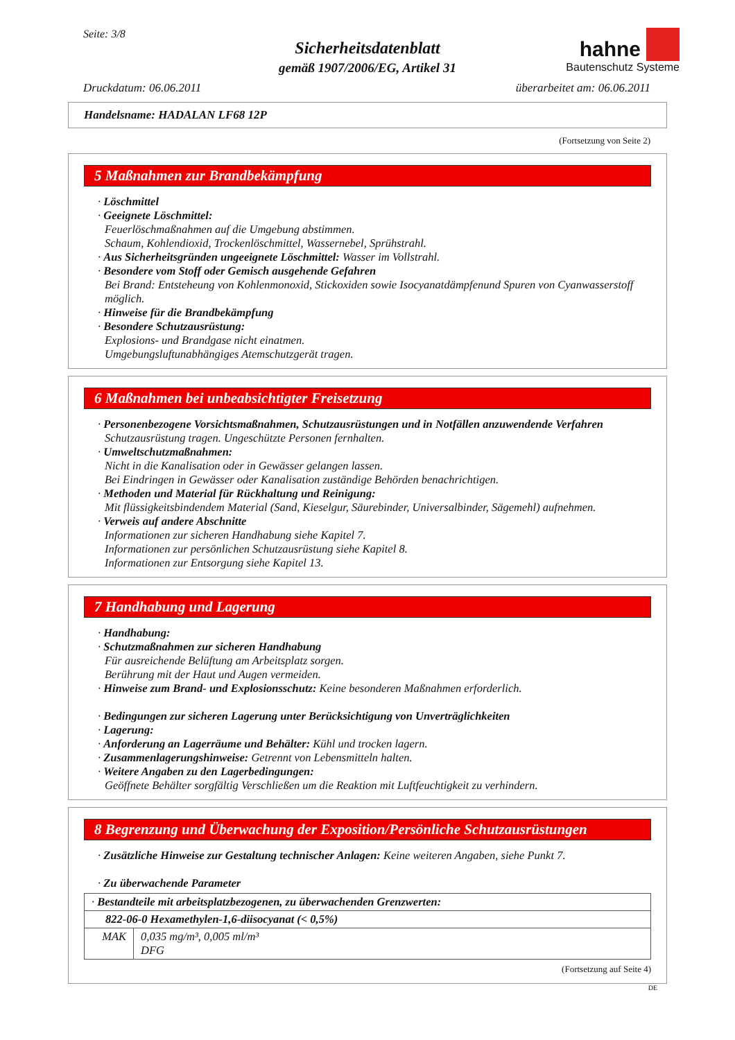Seite: 3/8
hahne
Bautenschutz Systeme
Sicherheitsdatenblatt
gemäß 1907/2006/EG, Artikel 31
Druckdatum: 06.06.2011 überarbeitet am: 06.06.2011
Handelsname: HADALAN LF68 12P
(Fortsetzung von Seite 2)
5 Maßnahmen zur Brandbekämpfung
· Löschmittel
· Geeignete Löschmittel:
Feuerlöschmaßnahmen auf die Umgebung abstimmen.
Schaum, Kohlendioxid, Trockenlöschmittel, Wassernebel, Sprühstrahl.
· Aus Sicherheitsgründen ungeeignete Löschmittel: Wasser im Vollstrahl.
· Besondere vom Stoff oder Gemisch ausgehende Gefahren
Bei Brand: Entsteheung von Kohlenmonoxid, Stickoxiden sowie Isocyanatdämpfenund Spuren von Cyanwasserstoff möglich.
· Hinweise für die Brandbekämpfung
· Besondere Schutzausrüstung:
Explosions- und Brandgase nicht einatmen.
Umgebungsluftunabhängiges Atemschutzgerät tragen.
6 Maßnahmen bei unbeabsichtigter Freisetzung
· Personenbezogene Vorsichtsmaßnahmen, Schutzausrüstungen und in Notfällen anzuwendende Verfahren
Schutzausrüstung tragen. Ungeschützte Personen fernhalten.
· Umweltschutzmaßnahmen:
Nicht in die Kanalisation oder in Gewässer gelangen lassen.
Bei Eindringen in Gewässer oder Kanalisation zuständige Behörden benachrichtigen.
· Methoden und Material für Rückhaltung und Reinigung:
Mit flüssigkeitsbindendem Material (Sand, Kieselgur, Säurebinder, Universalbinder, Sägemehl) aufnehmen.
· Verweis auf andere Abschnitte
Informationen zur sicheren Handhabung siehe Kapitel 7.
Informationen zur persönlichen Schutzausrüstung siehe Kapitel 8.
Informationen zur Entsorgung siehe Kapitel 13.
7 Handhabung und Lagerung
· Handhabung:
· Schutzmaßnahmen zur sicheren Handhabung
Für ausreichende Belüftung am Arbeitsplatz sorgen.
Berührung mit der Haut und Augen vermeiden.
· Hinweise zum Brand- und Explosionsschutz: Keine besonderen Maßnahmen erforderlich.
· Bedingungen zur sicheren Lagerung unter Berücksichtigung von Unverträglichkeiten
· Lagerung:
· Anforderung an Lagerräume und Behälter: Kühl und trocken lagern.
· Zusammenlagerungshinweise: Getrennt von Lebensmitteln halten.
· Weitere Angaben zu den Lagerbedingungen:
Geöffnete Behälter sorgfältig Verschließen um die Reaktion mit Luftfeuchtigkeit zu verhindern.
8 Begrenzung und Überwachung der Exposition/Persönliche Schutzausrüstungen
· Zusätzliche Hinweise zur Gestaltung technischer Anlagen: Keine weiteren Angaben, siehe Punkt 7.
· Zu überwachende Parameter
| · Bestandteile mit arbeitsplatzbezogenen, zu überwachenden Grenzwerten: | |
| 822-06-0 Hexamethylen-1,6-diisocyanat (< 0,5%) | |
| MAK | 0,035 mg/m³, 0,005 ml/m³ DFG |
(Fortsetzung auf Seite 4)
DE